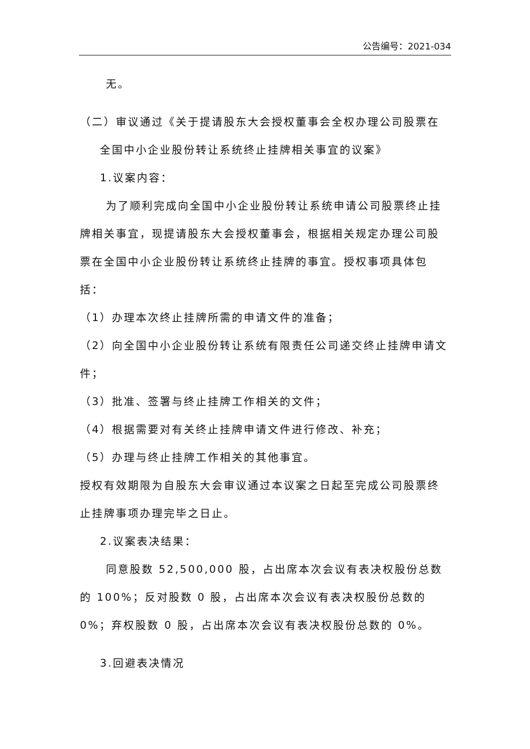公告编号：2021-034
无。
（二）审议通过《关于提请股东大会授权董事会全权办理公司股票在
全国中小企业股份转让系统终止挂牌相关事宜的议案》
1.议案内容：
为了顺利完成向全国中小企业股份转让系统申请公司股票终止挂牌相关事宜，现提请股东大会授权董事会，根据相关规定办理公司股票在全国中小企业股份转让系统终止挂牌的事宜。授权事项具体包括：
（1）办理本次终止挂牌所需的申请文件的准备；
（2）向全国中小企业股份转让系统有限责任公司递交终止挂牌申请文件；
（3）批准、签署与终止挂牌工作相关的文件；
（4）根据需要对有关终止挂牌申请文件进行修改、补充；
（5）办理与终止挂牌工作相关的其他事宜。
授权有效期限为自股东大会审议通过本议案之日起至完成公司股票终止挂牌事项办理完毕之日止。
2.议案表决结果：
同意股数 52,500,000 股，占出席本次会议有表决权股份总数的 100%；反对股数 0 股，占出席本次会议有表决权股份总数的 0%；弃权股数 0 股，占出席本次会议有表决权股份总数的 0%。
3.回避表决情况